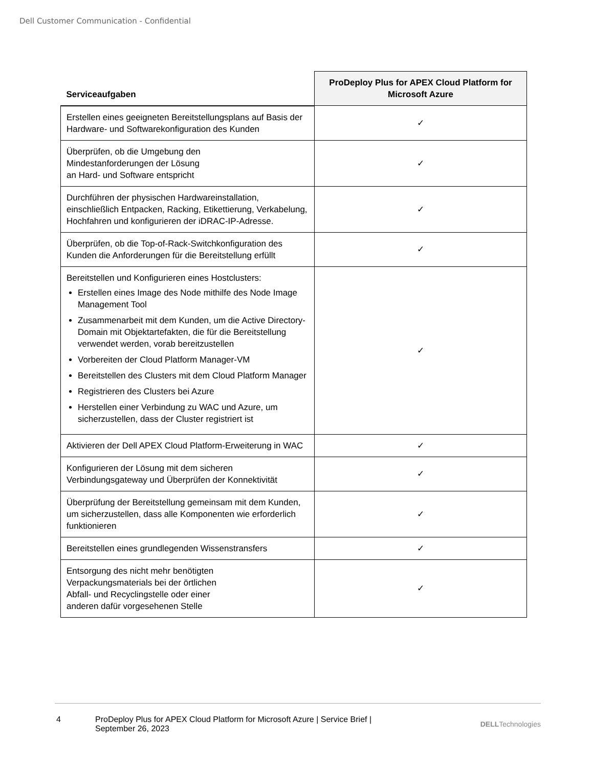Dell Customer Communication - Confidential
| Serviceaufgaben | ProDeploy Plus for APEX Cloud Platform for Microsoft Azure |
| --- | --- |
| Erstellen eines geeigneten Bereitstellungsplans auf Basis der Hardware- und Softwarekonfiguration des Kunden | ✓ |
| Überprüfen, ob die Umgebung den Mindestanforderungen der Lösung an Hard- und Software entspricht | ✓ |
| Durchführen der physischen Hardwareinstallation, einschließlich Entpacken, Racking, Etikettierung, Verkabelung, Hochfahren und konfigurieren der iDRAC-IP-Adresse. | ✓ |
| Überprüfen, ob die Top-of-Rack-Switchkonfiguration des Kunden die Anforderungen für die Bereitstellung erfüllt | ✓ |
| Bereitstellen und Konfigurieren eines Hostclusters: Erstellen eines Image des Node mithilfe des Node Image Management Tool Zusammenarbeit mit dem Kunden, um die Active Directory-Domain mit Objektartefakten, die für die Bereitstellung verwendet werden, vorab bereitzustellen Vorbereiten der Cloud Platform Manager-VM Bereitstellen des Clusters mit dem Cloud Platform Manager Registrieren des Clusters bei Azure Herstellen einer Verbindung zu WAC und Azure, um sicherzustellen, dass der Cluster registriert ist | ✓ |
| Aktivieren der Dell APEX Cloud Platform-Erweiterung in WAC | ✓ |
| Konfigurieren der Lösung mit dem sicheren Verbindungsgateway und Überprüfen der Konnektivität | ✓ |
| Überprüfung der Bereitstellung gemeinsam mit dem Kunden, um sicherzustellen, dass alle Komponenten wie erforderlich funktionieren | ✓ |
| Bereitstellen eines grundlegenden Wissenstransfers | ✓ |
| Entsorgung des nicht mehr benötigten Verpackungsmaterials bei der örtlichen Abfall- und Recyclingstelle oder einer anderen dafür vorgesehenen Stelle | ✓ |
4 ProDeploy Plus for APEX Cloud Platform for Microsoft Azure | Service Brief | September 26, 2023
DELLTechnologies